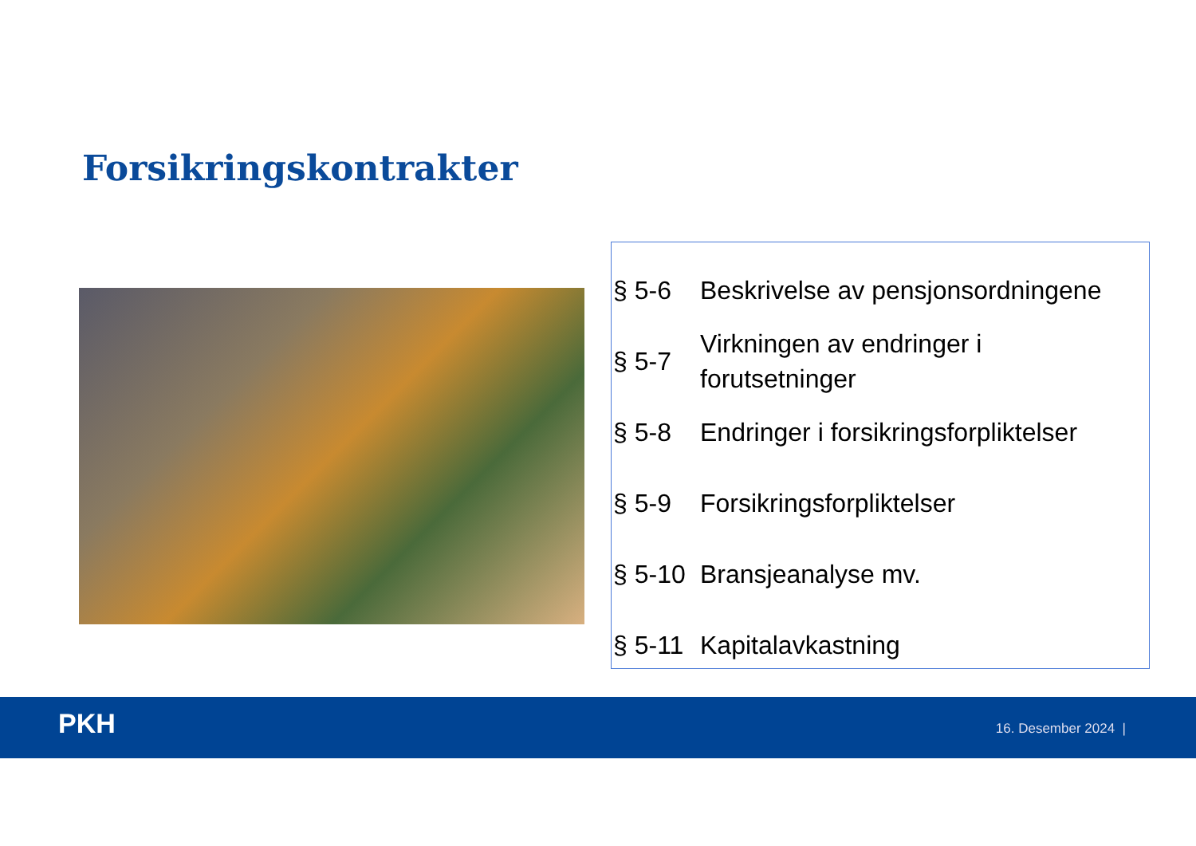Forsikringskontrakter
| § 5-6 | Beskrivelse av pensjonsordningene |
| § 5-7 | Virkningen av endringer i forutsetninger |
| § 5-8 | Endringer i forsikringsforpliktelser |
| § 5-9 | Forsikringsforpliktelser |
| § 5-10 | Bransjeanalyse mv. |
| § 5-11 | Kapitalavkastning |
PKH 16. Desember 2024 |